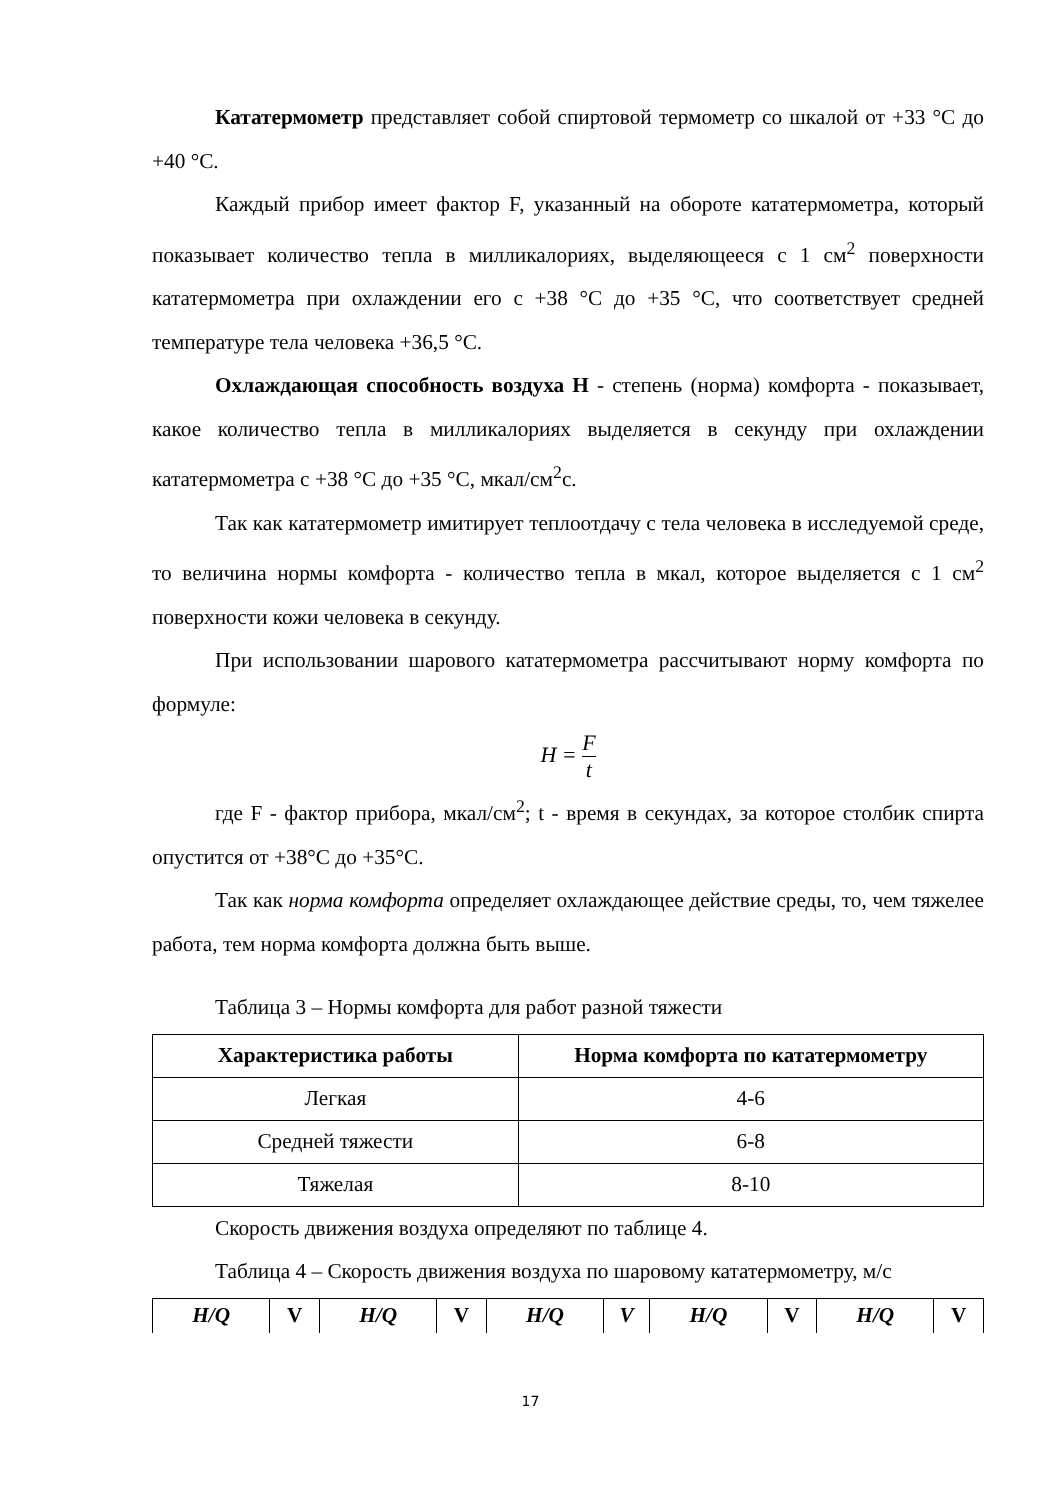Кататермометр представляет собой спиртовой термометр со шкалой от +33 °С до +40 °С.
Каждый прибор имеет фактор F, указанный на обороте кататермометра, который показывает количество тепла в милликалориях, выделяющееся с 1 см<sup>2</sup> поверхности кататермометра при охлаждении его с +38 °С до +35 °С, что соответствует средней температуре тела человека +36,5 °С.
Охлаждающая способность воздуха Н - степень (норма) комфорта - показывает, какое количество тепла в милликалориях выделяется в секунду при охлаждении кататермометра с +38 °С до +35 °С, мкал/см<sup>2</sup>с.
Так как кататермометр имитирует теплоотдачу с тела человека в исследуемой среде, то величина нормы комфорта - количество тепла в мкал, которое выделяется с 1 см<sup>2</sup> поверхности кожи человека в секунду.
При использовании шарового кататермометра рассчитывают норму комфорта по формуле:
H = F t
где F - фактор прибора, мкал/см<sup>2</sup>; t - время в секундах, за которое столбик спирта опустится от +38°С до +35°С.
Так как норма комфорта определяет охлаждающее действие среды, то, чем тяжелее работа, тем норма комфорта должна быть выше.
Таблица 3 – Нормы комфорта для работ разной тяжести
| Характеристика работы | Норма комфорта по кататермометру |
| --- | --- |
| Легкая | 4-6 |
| Средней тяжести | 6-8 |
| Тяжелая | 8-10 |
Скорость движения воздуха определяют по таблице 4.
Таблица 4 – Скорость движения воздуха по шаровому кататермометру, м/с
| H/Q | V | H/Q | V | H/Q | V | H/Q | V | H/Q | V |
| --- | --- | --- | --- | --- | --- | --- | --- | --- | --- |
17